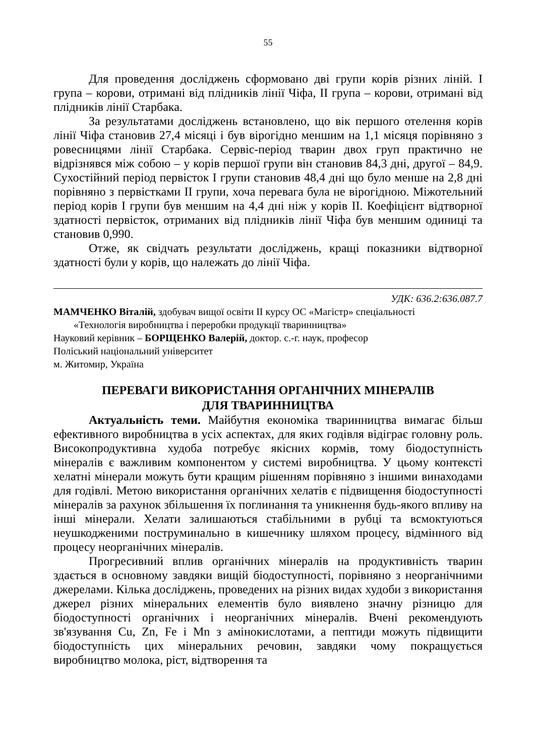55
Для проведення досліджень сформовано дві групи корів різних ліній. І група – корови, отримані від плідників лінії Чіфа, ІІ група – корови, отримані від плідників лінії Старбака.
За результатами досліджень встановлено, що вік першого отелення корів лінії Чіфа становив 27,4 місяці і був вірогідно меншим на 1,1 місяця порівняно з ровесницями лінії Старбака. Сервіс-період тварин двох груп практично не відрізнявся між собою – у корів першої групи він становив 84,3 дні, другої – 84,9. Сухостійний період первісток І групи становив 48,4 дні що було менше на 2,8 дні порівняно з первістками ІІ групи, хоча перевага була не вірогідною. Міжотельний період корів І групи був меншим на 4,4 дні ніж у корів ІІ. Коефіцієнт відтворної здатності первісток, отриманих від плідників лінії Чіфа був меншим одиниці та становив 0,990.
Отже, як свідчать результати досліджень, кращі показники відтворної здатності були у корів, що належать до лінії Чіфа.
УДК: 636.2:636.087.7
МАМЧЕНКО Віталій, здобувач вищої освіти ІІ курсу ОС «Магістр» спеціальності
«Технологія виробництва і переробки продукції тваринництва»
Науковий керівник – БОРЩЕНКО Валерій, доктор. с.-г. наук, професор
Поліський національний університет
м. Житомир, Україна
ПЕРЕВАГИ ВИКОРИСТАННЯ ОРГАНІЧНИХ МІНЕРАЛІВ
ДЛЯ ТВАРИННИЦТВА
Актуальність теми. Майбутня економіка тваринництва вимагає більш ефективного виробництва в усіх аспектах, для яких годівля відіграє головну роль. Високопродуктивна худоба потребує якісних кормів, тому біодоступність мінералів є важливим компонентом у системі виробництва. У цьому контексті хелатні мінерали можуть бути кращим рішенням порівняно з іншими винаходами для годівлі. Метою використання органічних хелатів є підвищення біодоступності мінералів за рахунок збільшення їх поглинання та уникнення будь-якого впливу на інші мінерали. Хелати залишаються стабільними в рубці та всмоктуються неушкодженими поструминально в кишечнику шляхом процесу, відмінного від процесу неорганічних мінералів.
Прогресивний вплив органічних мінералів на продуктивність тварин здається в основному завдяки вищій біодоступності, порівняно з неорганічними джерелами. Кілька досліджень, проведених на різних видах худоби з використання джерел різних мінеральних елементів було виявлено значну різницю для біодоступності органічних і неорганічних мінералів. Вчені рекомендують зв'язування Cu, Zn, Fe і Mn з амінокислотами, а пептиди можуть підвищити біодоступність цих мінеральних речовин, завдяки чому покращується виробництво молока, ріст, відтворення та